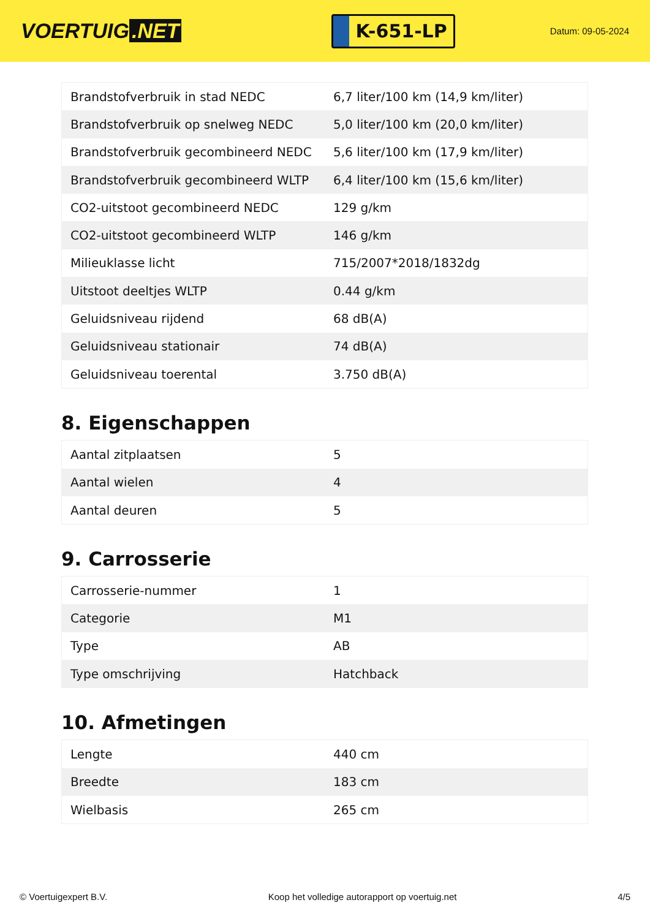VOERTUIG.NET
K-651-LP
Datum: 09-05-2024
| Brandstofverbruik in stad NEDC | 6,7 liter/100 km (14,9 km/liter) |
| Brandstofverbruik op snelweg NEDC | 5,0 liter/100 km (20,0 km/liter) |
| Brandstofverbruik gecombineerd NEDC | 5,6 liter/100 km (17,9 km/liter) |
| Brandstofverbruik gecombineerd WLTP | 6,4 liter/100 km (15,6 km/liter) |
| CO2-uitstoot gecombineerd NEDC | 129 g/km |
| CO2-uitstoot gecombineerd WLTP | 146 g/km |
| Milieuklasse licht | 715/2007*2018/1832dg |
| Uitstoot deeltjes WLTP | 0.44 g/km |
| Geluidsniveau rijdend | 68 dB(A) |
| Geluidsniveau stationair | 74 dB(A) |
| Geluidsniveau toerental | 3.750 dB(A) |
8. Eigenschappen
| Aantal zitplaatsen | 5 |
| Aantal wielen | 4 |
| Aantal deuren | 5 |
9. Carrosserie
| Carrosserie-nummer | 1 |
| Categorie | M1 |
| Type | AB |
| Type omschrijving | Hatchback |
10. Afmetingen
| Lengte | 440 cm |
| Breedte | 183 cm |
| Wielbasis | 265 cm |
© Voertuigexpert B.V. Koop het volledige autorapport op voertuig.net 4/5